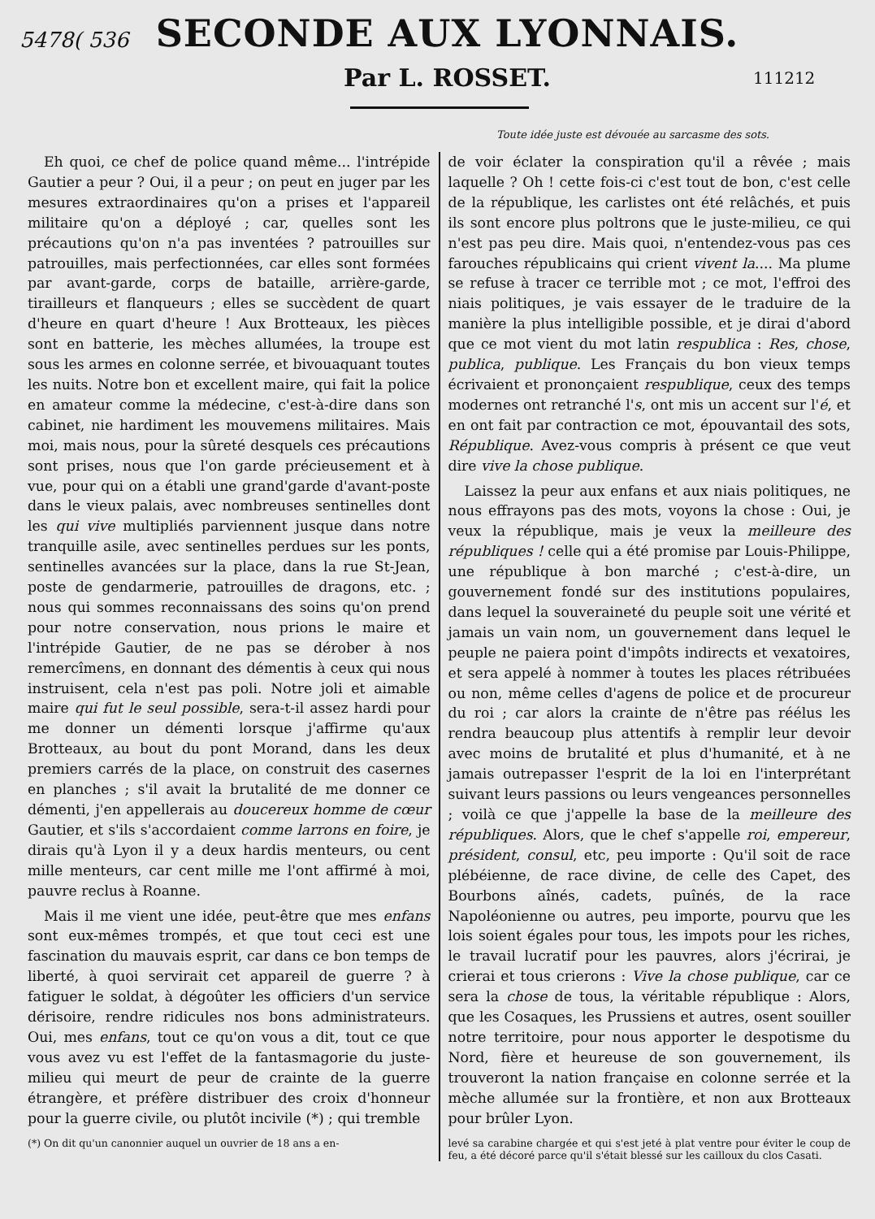5478( 536
SECONDE AUX LYONNAIS.
Par L. ROSSET.
111212
Toute idée juste est dévouée au sarcasme des sots.
Eh quoi, ce chef de police quand même... l'intrépide Gautier a peur ? Oui, il a peur ; on peut en juger par les mesures extraordinaires qu'on a prises et l'appareil militaire qu'on a déployé ; car, quelles sont les précautions qu'on n'a pas inventées ? patrouilles sur patrouilles, mais perfectionnées, car elles sont formées par avant-garde, corps de bataille, arrière-garde, tirailleurs et flanqueurs ; elles se succèdent de quart d'heure en quart d'heure ! Aux Brotteaux, les pièces sont en batterie, les mèches allumées, la troupe est sous les armes en colonne serrée, et bivouaquant toutes les nuits. Notre bon et excellent maire, qui fait la police en amateur comme la médecine, c'est-à-dire dans son cabinet, nie hardiment les mouvemens militaires. Mais moi, mais nous, pour la sûreté desquels ces précautions sont prises, nous que l'on garde précieusement et à vue, pour qui on a établi une grand'garde d'avant-poste dans le vieux palais, avec nombreuses sentinelles dont les qui vive multipliés parviennent jusque dans notre tranquille asile, avec sentinelles perdues sur les ponts, sentinelles avancées sur la place, dans la rue St-Jean, poste de gendarmerie, patrouilles de dragons, etc. ; nous qui sommes reconnaissans des soins qu'on prend pour notre conservation, nous prions le maire et l'intrépide Gautier, de ne pas se dérober à nos remercîmens, en donnant des démentis à ceux qui nous instruisent, cela n'est pas poli. Notre joli et aimable maire qui fut le seul possible, sera-t-il assez hardi pour me donner un démenti lorsque j'affirme qu'aux Brotteaux, au bout du pont Morand, dans les deux premiers carrés de la place, on construit des casernes en planches ; s'il avait la brutalité de me donner ce démenti, j'en appellerais au doucereux homme de cœur Gautier, et s'ils s'accordaient comme larrons en foire, je dirais qu'à Lyon il y a deux hardis menteurs, ou cent mille menteurs, car cent mille me l'ont affirmé à moi, pauvre reclus à Roanne.
Mais il me vient une idée, peut-être que mes enfans sont eux-mêmes trompés, et que tout ceci est une fascination du mauvais esprit, car dans ce bon temps de liberté, à quoi servirait cet appareil de guerre ? à fatiguer le soldat, à dégoûter les officiers d'un service dérisoire, rendre ridicules nos bons administrateurs. Oui, mes enfans, tout ce qu'on vous a dit, tout ce que vous avez vu est l'effet de la fantasmagorie du juste-milieu qui meurt de peur de crainte de la guerre étrangère, et préfère distribuer des croix d'honneur pour la guerre civile, ou plutôt incivile (*) ; qui tremble
(*) On dit qu'un canonnier auquel un ouvrier de 18 ans a en-
de voir éclater la conspiration qu'il a rêvée ; mais laquelle ? Oh ! cette fois-ci c'est tout de bon, c'est celle de la république, les carlistes ont été relâchés, et puis ils sont encore plus poltrons que le juste-milieu, ce qui n'est pas peu dire. Mais quoi, n'entendez-vous pas ces farouches républicains qui crient vivent la.... Ma plume se refuse à tracer ce terrible mot ; ce mot, l'effroi des niais politiques, je vais essayer de le traduire de la manière la plus intelligible possible, et je dirai d'abord que ce mot vient du mot latin respublica : Res, chose, publica, publique. Les Français du bon vieux temps écrivaient et prononçaient respublique, ceux des temps modernes ont retranché l's, ont mis un accent sur l'é, et en ont fait par contraction ce mot, épouvantail des sots, République. Avez-vous compris à présent ce que veut dire vive la chose publique.
Laissez la peur aux enfans et aux niais politiques, ne nous effrayons pas des mots, voyons la chose : Oui, je veux la république, mais je veux la meilleure des républiques ! celle qui a été promise par Louis-Philippe, une république à bon marché ; c'est-à-dire, un gouvernement fondé sur des institutions populaires, dans lequel la souveraineté du peuple soit une vérité et jamais un vain nom, un gouvernement dans lequel le peuple ne paiera point d'impôts indirects et vexatoires, et sera appelé à nommer à toutes les places rétribuées ou non, même celles d'agens de police et de procureur du roi ; car alors la crainte de n'être pas réélus les rendra beaucoup plus attentifs à remplir leur devoir avec moins de brutalité et plus d'humanité, et à ne jamais outrepasser l'esprit de la loi en l'interprétant suivant leurs passions ou leurs vengeances personnelles ; voilà ce que j'appelle la base de la meilleure des républiques. Alors, que le chef s'appelle roi, empereur, président, consul, etc, peu importe : Qu'il soit de race plébéienne, de race divine, de celle des Capet, des Bourbons aînés, cadets, puînés, de la race Napoléonienne ou autres, peu importe, pourvu que les lois soient égales pour tous, les impots pour les riches, le travail lucratif pour les pauvres, alors j'écrirai, je crierai et tous crierons : Vive la chose publique, car ce sera la chose de tous, la véritable république : Alors, que les Cosaques, les Prussiens et autres, osent souiller notre territoire, pour nous apporter le despotisme du Nord, fière et heureuse de son gouvernement, ils trouveront la nation française en colonne serrée et la mèche allumée sur la frontière, et non aux Brotteaux pour brûler Lyon.
levé sa carabine chargée et qui s'est jeté à plat ventre pour éviter le coup de feu, a été décoré parce qu'il s'était blessé sur les cailloux du clos Casati.